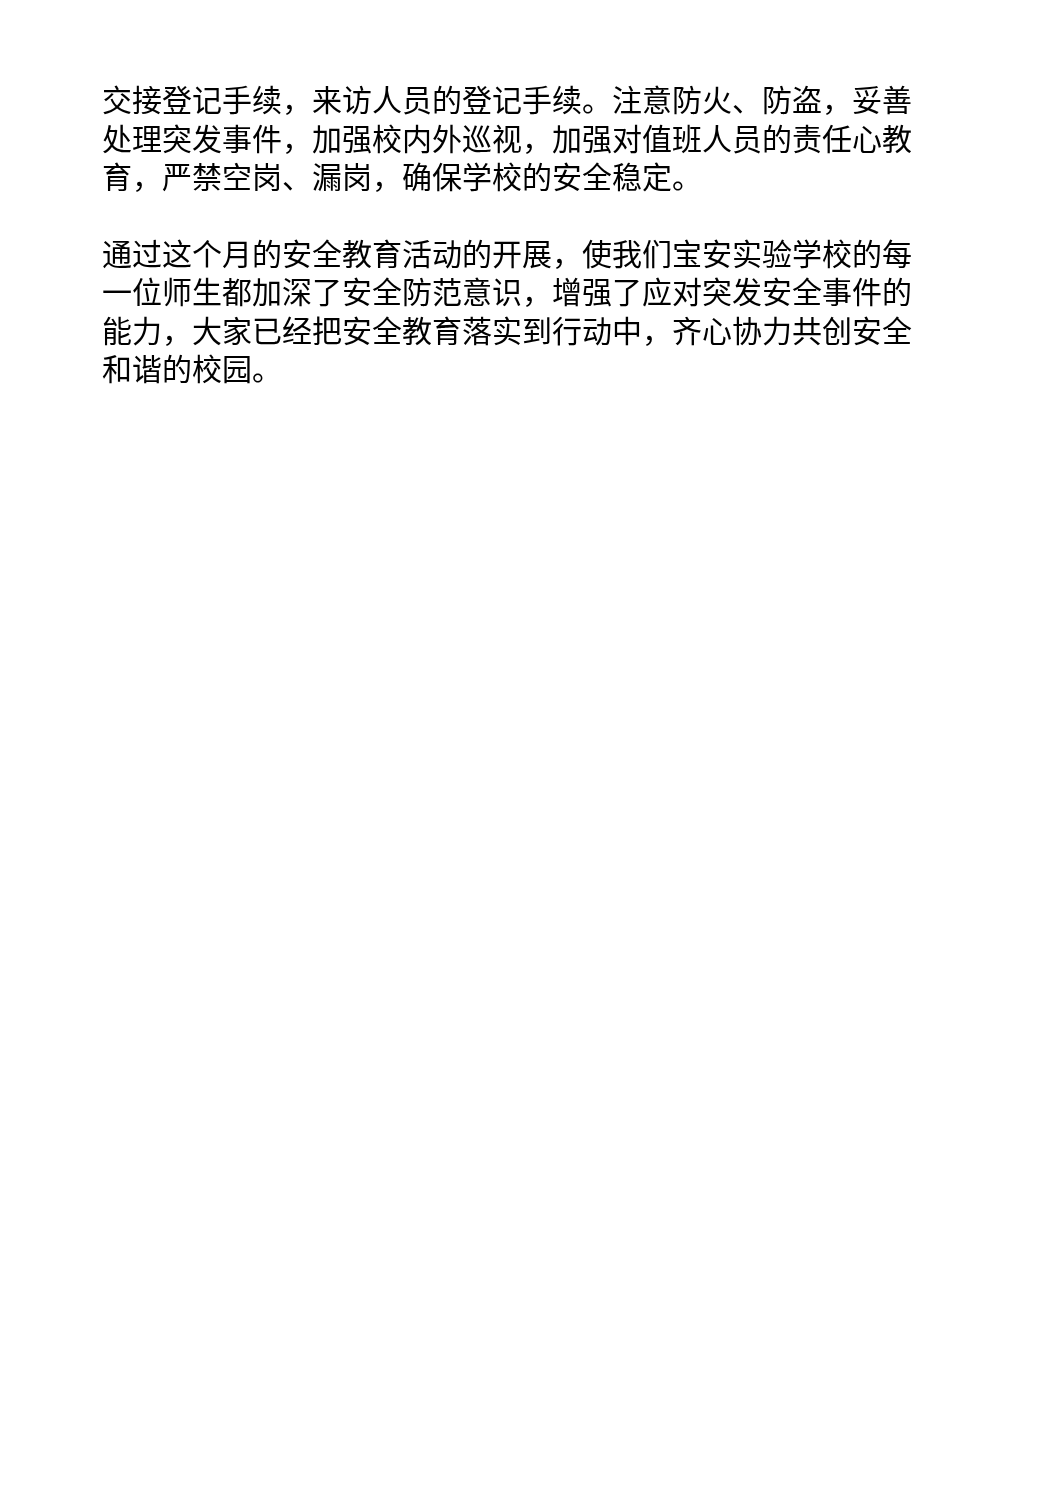交接登记手续，来访人员的登记手续。注意防火、防盗，妥善处理突发事件，加强校内外巡视，加强对值班人员的责任心教育，严禁空岗、漏岗，确保学校的安全稳定。
通过这个月的安全教育活动的开展，使我们宝安实验学校的每一位师生都加深了安全防范意识，增强了应对突发安全事件的能力，大家已经把安全教育落实到行动中，齐心协力共创安全和谐的校园。